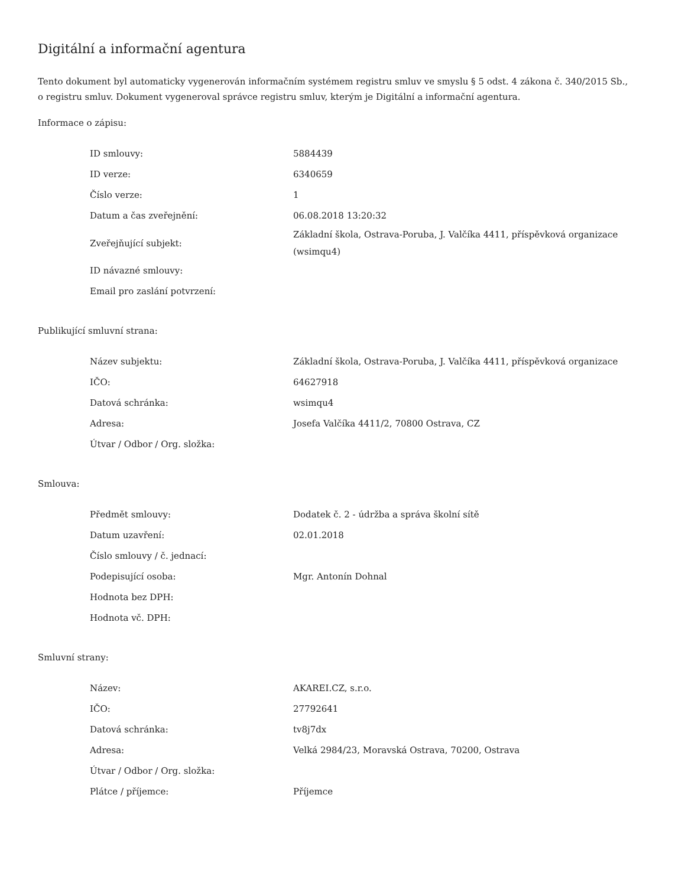Digitální a informační agentura
Tento dokument byl automaticky vygenerován informačním systémem registru smluv ve smyslu § 5 odst. 4 zákona č. 340/2015 Sb., o registru smluv. Dokument vygeneroval správce registru smluv, kterým je Digitální a informační agentura.
Informace o zápisu:
| ID smlouvy: | 5884439 |
| ID verze: | 6340659 |
| Číslo verze: | 1 |
| Datum a čas zveřejnění: | 06.08.2018 13:20:32 |
| Zveřejňující subjekt: | Základní škola, Ostrava-Poruba, J. Valčíka 4411, příspěvková organizace (wsimqu4) |
| ID návazné smlouvy: | |
| Email pro zaslání potvrzení: | |
Publikující smluvní strana:
| Název subjektu: | Základní škola, Ostrava-Poruba, J. Valčíka 4411, příspěvková organizace |
| IČO: | 64627918 |
| Datová schránka: | wsimqu4 |
| Adresa: | Josefa Valčíka 4411/2, 70800 Ostrava, CZ |
| Útvar / Odbor / Org. složka: | |
Smlouva:
| Předmět smlouvy: | Dodatek č. 2 - údržba a správa školní sítě |
| Datum uzavření: | 02.01.2018 |
| Číslo smlouvy / č. jednací: | |
| Podepisující osoba: | Mgr. Antonín Dohnal |
| Hodnota bez DPH: | |
| Hodnota vč. DPH: | |
Smluvní strany:
| Název: | AKAREI.CZ, s.r.o. |
| IČO: | 27792641 |
| Datová schránka: | tv8j7dx |
| Adresa: | Velká 2984/23, Moravská Ostrava, 70200, Ostrava |
| Útvar / Odbor / Org. složka: | |
| Plátce / příjemce: | Příjemce |